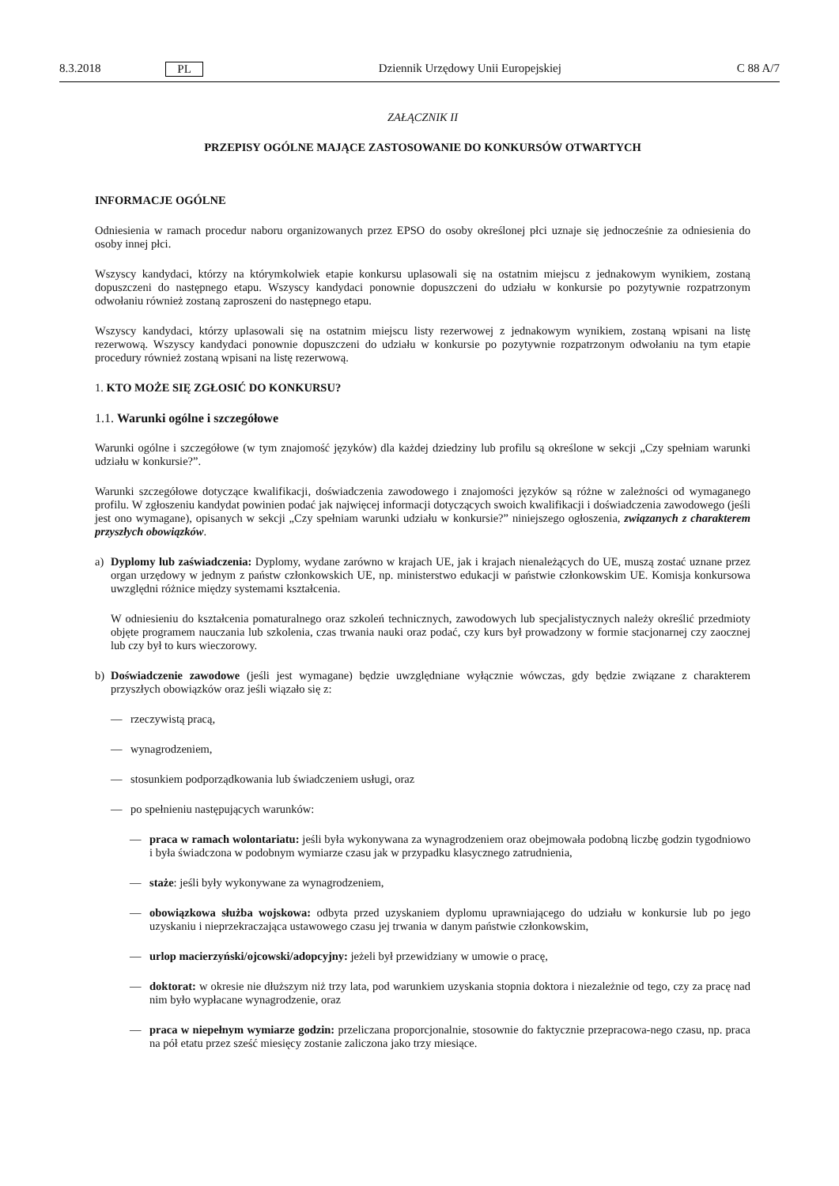8.3.2018 PL Dziennik Urzędowy Unii Europejskiej C 88 A/7
ZAŁĄCZNIK II
PRZEPISY OGÓLNE MAJĄCE ZASTOSOWANIE DO KONKURSÓW OTWARTYCH
INFORMACJE OGÓLNE
Odniesienia w ramach procedur naboru organizowanych przez EPSO do osoby określonej płci uznaje się jednocześnie za odniesienia do osoby innej płci.
Wszyscy kandydaci, którzy na którymkolwiek etapie konkursu uplasowali się na ostatnim miejscu z jednakowym wynikiem, zostaną dopuszczeni do następnego etapu. Wszyscy kandydaci ponownie dopuszczeni do udziału w konkursie po pozytywnie rozpatrzonym odwołaniu również zostaną zaproszeni do następnego etapu.
Wszyscy kandydaci, którzy uplasowali się na ostatnim miejscu listy rezerwowej z jednakowym wynikiem, zostaną wpisani na listę rezerwową. Wszyscy kandydaci ponownie dopuszczeni do udziału w konkursie po pozytywnie rozpatrzonym odwołaniu na tym etapie procedury również zostaną wpisani na listę rezerwową.
1. KTO MOŻE SIĘ ZGŁOSIĆ DO KONKURSU?
1.1. Warunki ogólne i szczegółowe
Warunki ogólne i szczegółowe (w tym znajomość języków) dla każdej dziedziny lub profilu są określone w sekcji „Czy spełniam warunki udziału w konkursie?”.
Warunki szczegółowe dotyczące kwalifikacji, doświadczenia zawodowego i znajomości języków są różne w zależności od wymaganego profilu. W zgłoszeniu kandydat powinien podać jak najwięcej informacji dotyczących swoich kwalifikacji i doświadczenia zawodowego (jeśli jest ono wymagane), opisanych w sekcji „Czy spełniam warunki udziału w konkursie?” niniejszego ogłoszenia, związanych z charakterem przyszłych obowiązków.
a) Dyplomy lub zaświadczenia: Dyplomy, wydane zarówno w krajach UE, jak i krajach nienależących do UE, muszą zostać uznane przez organ urzędowy w jednym z państw członkowskich UE, np. ministerstwo edukacji w państwie członkowskim UE. Komisja konkursowa uwzględni różnice między systemami kształcenia.
W odniesieniu do kształcenia pomaturalnego oraz szkoleń technicznych, zawodowych lub specjalistycznych należy określić przedmioty objęte programem nauczania lub szkolenia, czas trwania nauki oraz podać, czy kurs był prowadzony w formie stacjonarnej czy zaocznej lub czy był to kurs wieczorowy.
b) Doświadczenie zawodowe (jeśli jest wymagane) będzie uwzględniane wyłącznie wówczas, gdy będzie związane z charakterem przyszłych obowiązków oraz jeśli wiązało się z:
— rzeczywistą pracą,
— wynagrodzeniem,
— stosunkiem podporządkowania lub świadczeniem usługi, oraz
— po spełnieniu następujących warunków:
— praca w ramach wolontariatu: jeśli była wykonywana za wynagrodzeniem oraz obejmowała podobną liczbę godzin tygodniowo i była świadczona w podobnym wymiarze czasu jak w przypadku klasycznego zatrudnienia,
— staże: jeśli były wykonywane za wynagrodzeniem,
— obowiązkowa służba wojskowa: odbyta przed uzyskaniem dyplomu uprawniającego do udziału w konkursie lub po jego uzyskaniu i nieprzekraczająca ustawowego czasu jej trwania w danym państwie członkowskim,
— urlop macierzyński/ojcowski/adopcyjny: jeżeli był przewidziany w umowie o pracę,
— doktorat: w okresie nie dłuższym niż trzy lata, pod warunkiem uzyskania stopnia doktora i niezależnie od tego, czy za pracę nad nim było wypłacane wynagrodzenie, oraz
— praca w niepełnym wymiarze godzin: przeliczana proporcjonalnie, stosownie do faktycznie przepracowa-nego czasu, np. praca na pół etatu przez sześć miesięcy zostanie zaliczona jako trzy miesiące.